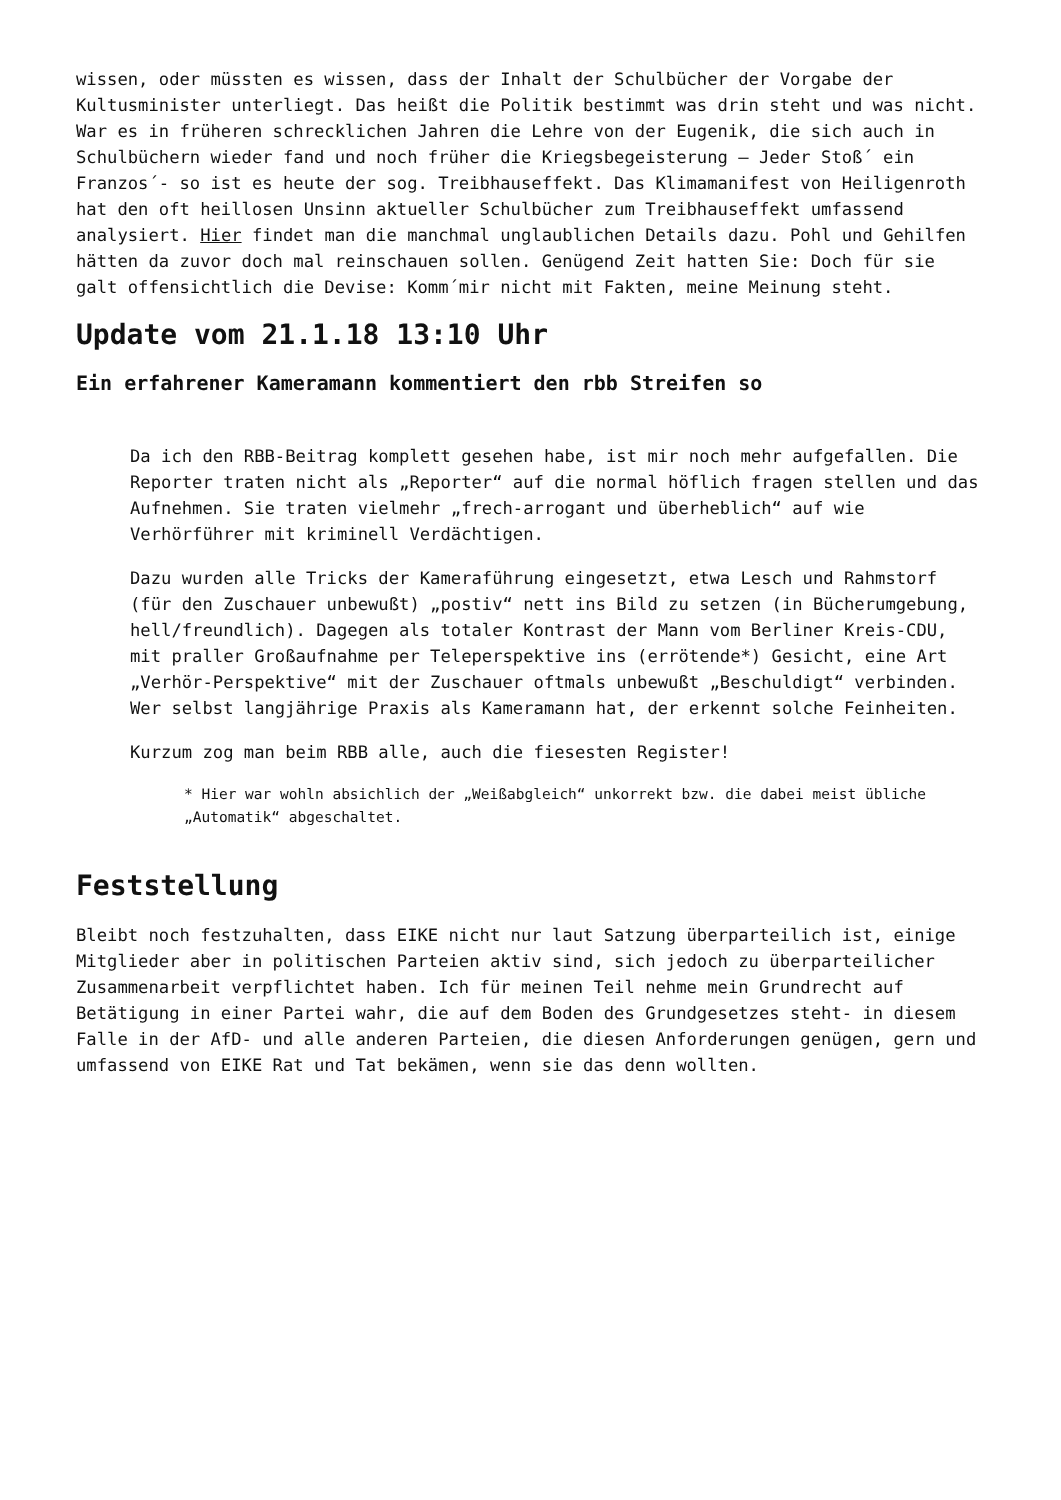wissen, oder müssten es wissen, dass der Inhalt der Schulbücher der Vorgabe der Kultusminister unterliegt. Das heißt die Politik bestimmt was drin steht und was nicht. War es in früheren schrecklichen Jahren die Lehre von der Eugenik, die sich auch in Schulbüchern wieder fand und noch früher die Kriegsbegeisterung – Jeder Stoß´ ein Franzos´- so ist es heute der sog. Treibhauseffekt. Das Klimamanifest von Heiligenroth hat den oft heillosen Unsinn aktueller Schulbücher zum Treibhauseffekt umfassend analysiert. Hier findet man die manchmal unglaublichen Details dazu. Pohl und Gehilfen hätten da zuvor doch mal reinschauen sollen. Genügend Zeit hatten Sie: Doch für sie galt offensichtlich die Devise: Komm´mir nicht mit Fakten, meine Meinung steht.
Update vom 21.1.18 13:10 Uhr
Ein erfahrener Kameramann kommentiert den rbb Streifen so
Da ich den RBB-Beitrag komplett gesehen habe, ist mir noch mehr aufgefallen. Die Reporter traten nicht als „Reporter“ auf die normal höflich fragen stellen und das Aufnehmen. Sie traten vielmehr „frech-arrogant und überheblich“ auf wie Verhörführer mit kriminell Verdächtigen.
Dazu wurden alle Tricks der Kameraführung eingesetzt, etwa Lesch und Rahmstorf (für den Zuschauer unbewußt) „postiv“ nett ins Bild zu setzen (in Bücherumgebung, hell/freundlich). Dagegen als totaler Kontrast der Mann vom Berliner Kreis-CDU, mit praller Großaufnahme per Teleperspektive ins (errötende*) Gesicht, eine Art „Verhör-Perspektive“ mit der Zuschauer oftmals unbewußt „Beschuldigt“ verbinden. Wer selbst langjährige Praxis als Kameramann hat, der erkennt solche Feinheiten.
Kurzum zog man beim RBB alle, auch die fiesesten Register!
* Hier war wohln absichlich der „Weißabgleich“ unkorrekt bzw. die dabei meist übliche „Automatik“ abgeschaltet.
Feststellung
Bleibt noch festzuhalten, dass EIKE nicht nur laut Satzung überparteilich ist, einige Mitglieder aber in politischen Parteien aktiv sind, sich jedoch zu überparteilicher Zusammenarbeit verpflichtet haben. Ich für meinen Teil nehme mein Grundrecht auf Betätigung in einer Partei wahr, die auf dem Boden des Grundgesetzes steht- in diesem Falle in der AfD- und alle anderen Parteien, die diesen Anforderungen genügen, gern und umfassend von EIKE Rat und Tat bekämen, wenn sie das denn wollten.